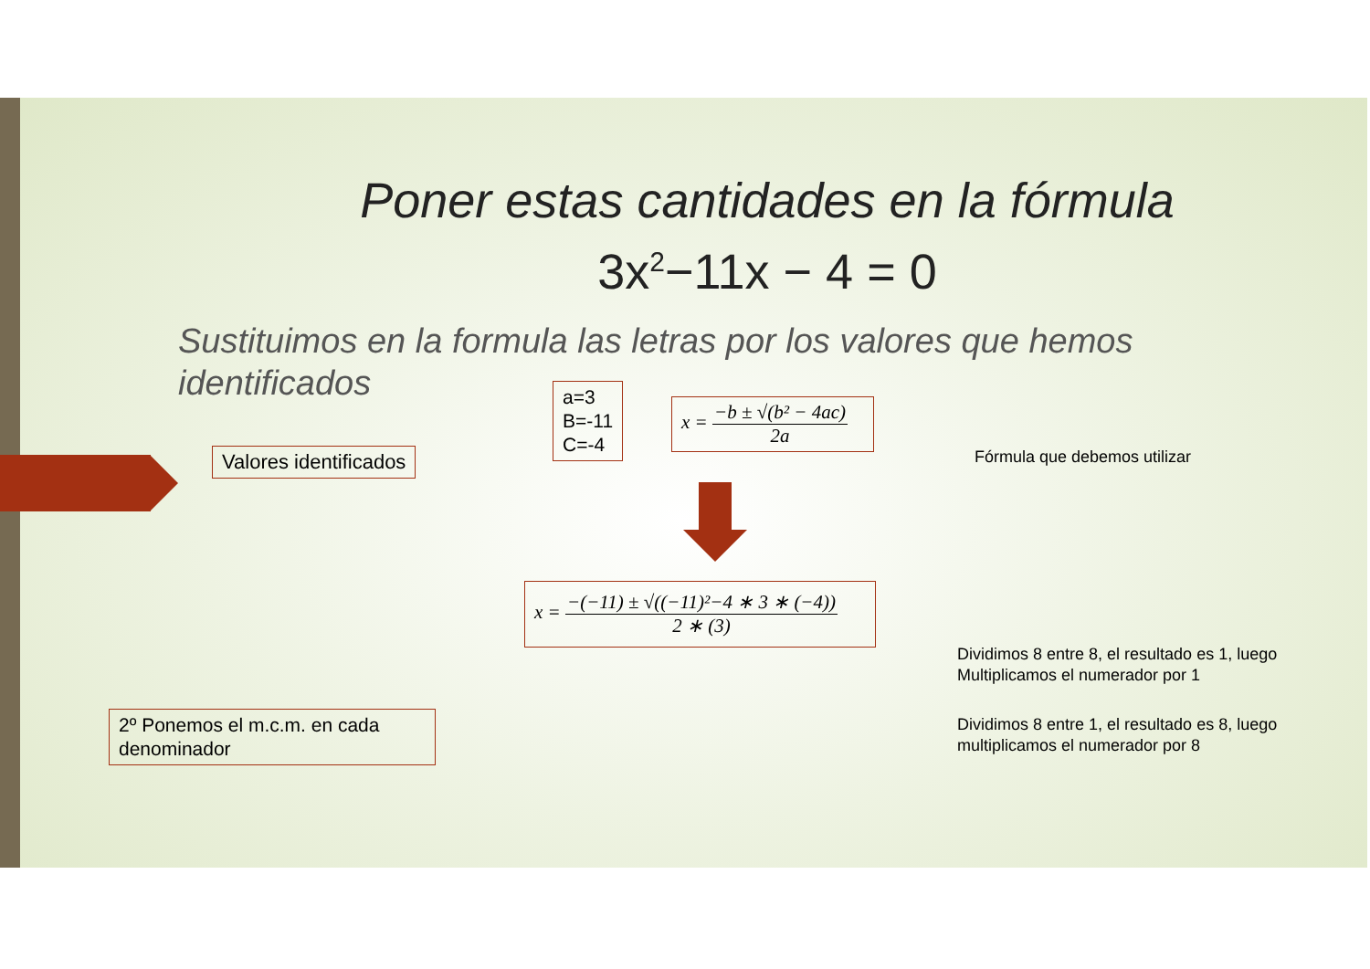Poner estas cantidades en la fórmula
3x<sup>2</sup>−11x − 4 = 0
Sustituimos en la formula las letras por los valores que hemos identificados
Valores identificados
a=3
B=-11
C=-4
x = −b ± √(b² − 4ac) 2a
Fórmula que debemos utilizar
x = −(−11) ± √((−11)²−4 ∗ 3 ∗ (−4)) 2 ∗ (3)
Dividimos 8 entre 8, el resultado es 1, luego Multiplicamos el numerador por 1
Dividimos 8 entre 1, el resultado es 8, luego multiplicamos el numerador por 8
2º Ponemos el m.c.m. en cada denominador